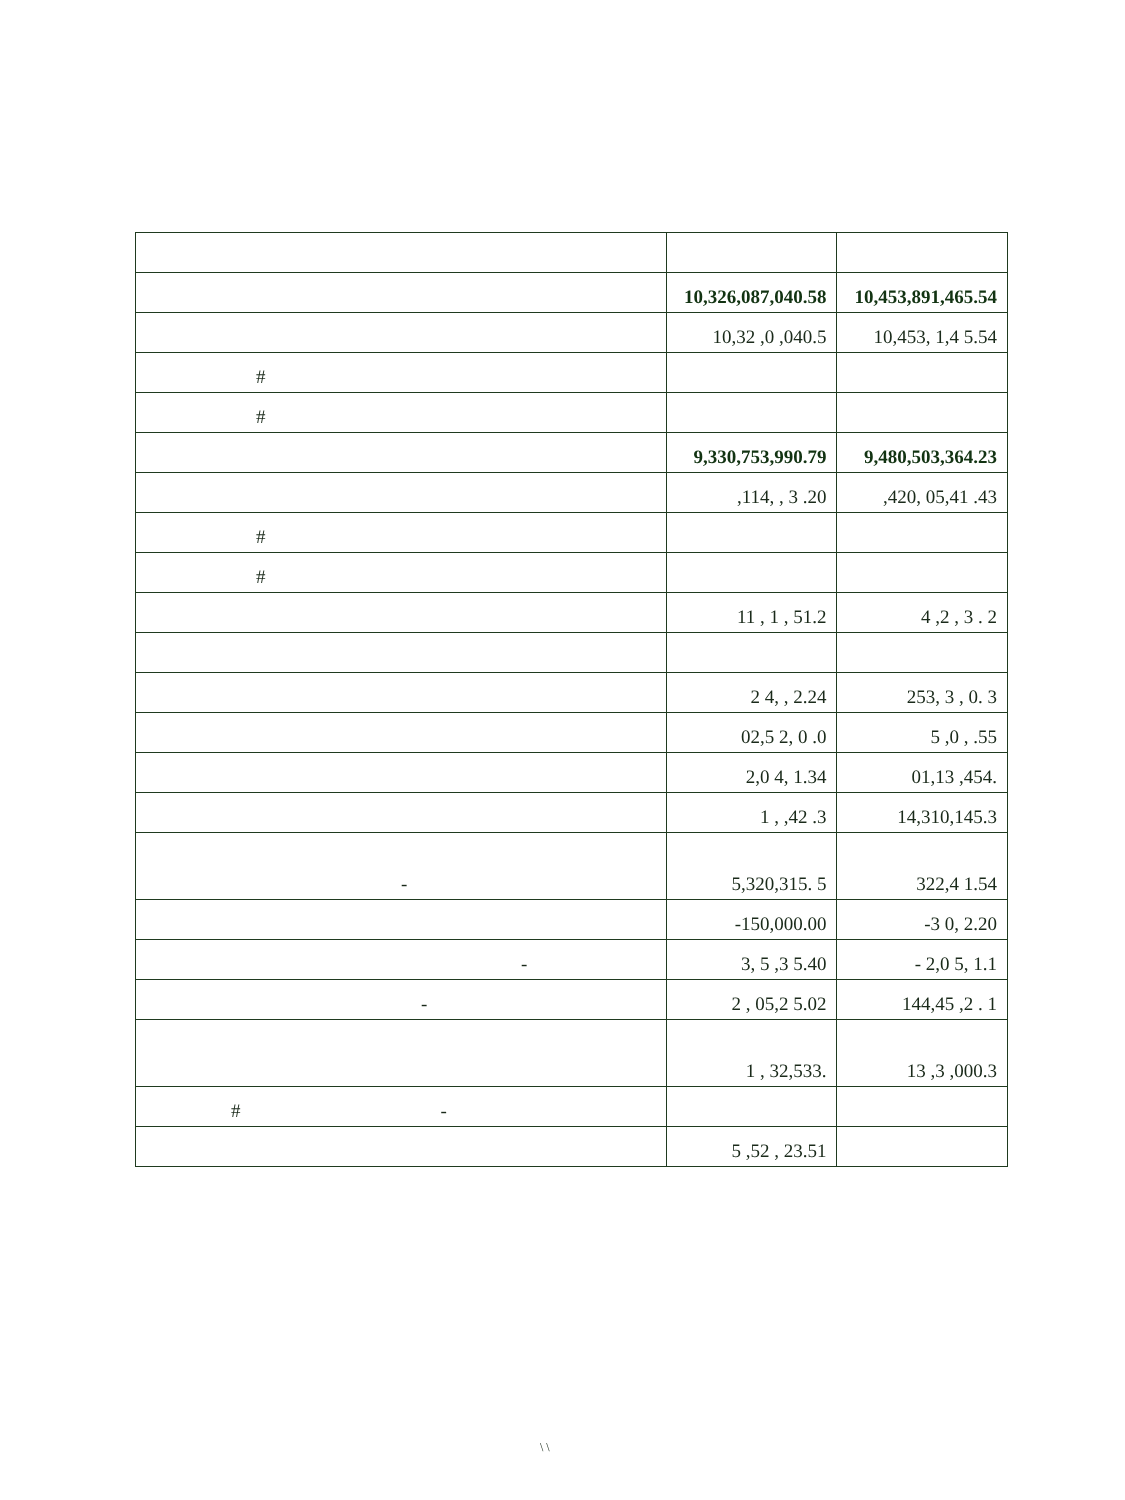| | 10,326,087,040.58 | 10,453,891,465.54 |
| | 10,32 ,0 ,040.5 | 10,453, 1,4 5.54 |
| # | | |
| # | | |
| | 9,330,753,990.79 | 9,480,503,364.23 |
| | ,114, , 3 .20 | ,420, 05,41 .43 |
| # | | |
| # | | |
| | 11 , 1 , 51.2 | 4 ,2 , 3 . 2 |
| | 2 4, , 2.24 | 253, 3 , 0. 3 |
| | 02,5 2, 0 .0 | 5 ,0 , .55 |
| | 2,0 4, 1.34 | 01,13 ,454. |
| | 1 , ,42 .3 | 14,310,145.3 |
| - | 5,320,315. 5 | 322,4 1.54 |
| | -150,000.00 | -3 0, 2.20 |
| - | 3, 5 ,3 5.40 | - 2,0 5, 1.1 |
| - | 2 , 05,2 5.02 | 144,45 ,2 . 1 |
| | 1 , 32,533. | 13 ,3 ,000.3 |
| # - | | |
| | 5 ,52 , 23.51 | |
\ \